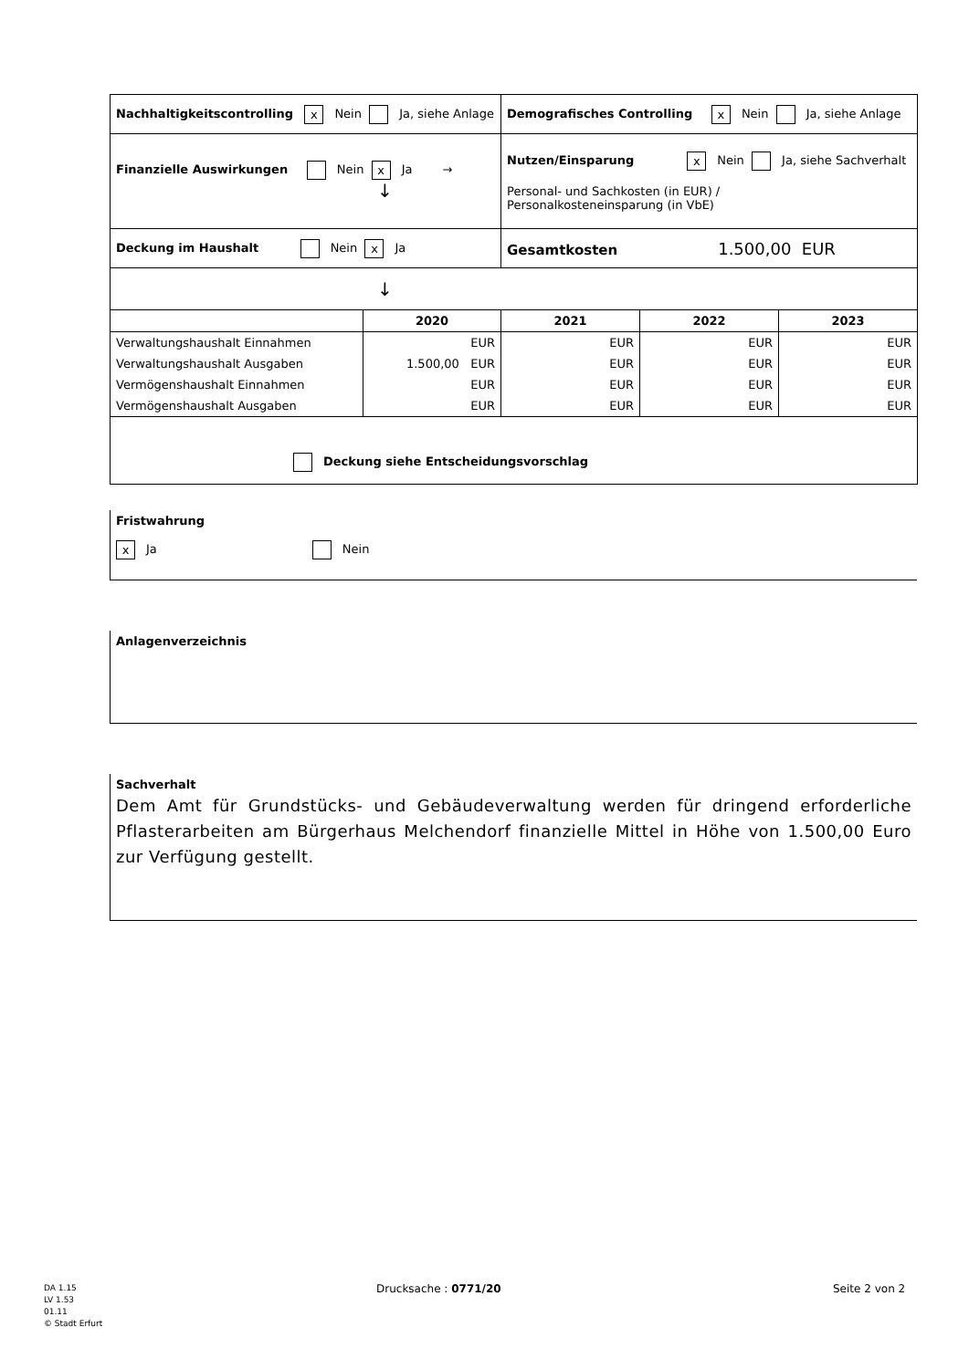| Nachhaltigkeitscontrolling x Nein Ja, siehe Anlage | | Demografisches Controlling x Nein Ja, siehe Anlage | | |
| Finanzielle Auswirkungen Nein x Ja → ↓ | | Nutzen/Einsparung x Nein Ja, siehe Sachverhalt Personal- und Sachkosten (in EUR) / Personalkosteneinsparung (in VbE) | | |
| Deckung im Haushalt Nein x Ja | | Gesamtkosten 1.500,00 EUR | | |
| ↓ | | | | |
| | 2020 | 2021 | 2022 | 2023 |
| Verwaltungshaushalt Einnahmen | EUR | EUR | EUR | EUR |
| Verwaltungshaushalt Ausgaben | 1.500,00 EUR | EUR | EUR | EUR |
| Vermögenshaushalt Einnahmen | EUR | EUR | EUR | EUR |
| Vermögenshaushalt Ausgaben | EUR | EUR | EUR | EUR |
| Deckung siehe Entscheidungsvorschlag | | | | |
Fristwahrung
x Ja Nein
Anlagenverzeichnis
Sachverhalt
Dem Amt für Grundstücks- und Gebäudeverwaltung werden für dringend erforderliche Pflasterarbeiten am Bürgerhaus Melchendorf finanzielle Mittel in Höhe von 1.500,00 Euro zur Verfügung gestellt.
DA 1.15
LV 1.53
01.11
© Stadt Erfurt
Drucksache : 0771/20 Seite 2 von 2